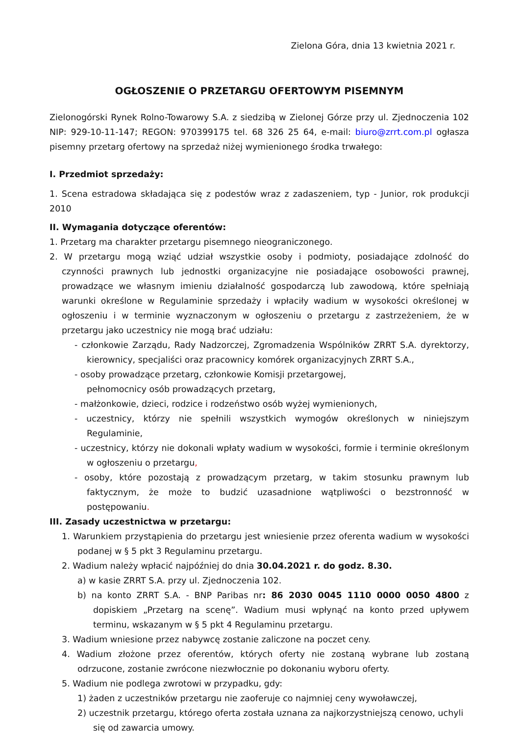Zielona Góra, dnia 13 kwietnia 2021 r.
OGŁOSZENIE O PRZETARGU OFERTOWYM PISEMNYM
Zielonogórski Rynek Rolno-Towarowy S.A. z siedzibą w Zielonej Górze przy ul. Zjednoczenia 102 NIP: 929-10-11-147; REGON: 970399175 tel. 68 326 25 64, e-mail: biuro@zrrt.com.pl ogłasza pisemny przetarg ofertowy na sprzedaż niżej wymienionego środka trwałego:
I. Przedmiot sprzedaży:
1. Scena estradowa składająca się z podestów wraz z zadaszeniem, typ - Junior, rok produkcji 2010
II. Wymagania dotyczące oferentów:
1. Przetarg ma charakter przetargu pisemnego nieograniczonego.
2. W przetargu mogą wziąć udział wszystkie osoby i podmioty, posiadające zdolność do czynności prawnych lub jednostki organizacyjne nie posiadające osobowości prawnej, prowadzące we własnym imieniu działalność gospodarczą lub zawodową, które spełniają warunki określone w Regulaminie sprzedaży i wpłaciły wadium w wysokości określonej w ogłoszeniu i w terminie wyznaczonym w ogłoszeniu o przetargu z zastrzeżeniem, że w przetargu jako uczestnicy nie mogą brać udziału:
- członkowie Zarządu, Rady Nadzorczej, Zgromadzenia Wspólników ZRRT S.A. dyrektorzy, kierownicy, specjaliści oraz pracownicy komórek organizacyjnych ZRRT S.A.,
- osoby prowadzące przetarg, członkowie Komisji przetargowej,
pełnomocnicy osób prowadzących przetarg,
- małżonkowie, dzieci, rodzice i rodzeństwo osób wyżej wymienionych,
- uczestnicy, którzy nie spełnili wszystkich wymogów określonych w niniejszym Regulaminie,
- uczestnicy, którzy nie dokonali wpłaty wadium w wysokości, formie i terminie określonym w ogłoszeniu o przetargu,
- osoby, które pozostają z prowadzącym przetarg, w takim stosunku prawnym lub faktycznym, że może to budzić uzasadnione wątpliwości o bezstronność w postępowaniu.
III. Zasady uczestnictwa w przetargu:
1. Warunkiem przystąpienia do przetargu jest wniesienie przez oferenta wadium w wysokości podanej w § 5 pkt 3 Regulaminu przetargu.
2. Wadium należy wpłacić najpóźniej do dnia 30.04.2021 r. do godz. 8.30.
a) w kasie ZRRT S.A. przy ul. Zjednoczenia 102.
b) na konto ZRRT S.A. - BNP Paribas nr: 86 2030 0045 1110 0000 0050 4800 z dopiskiem „Przetarg na scenę”. Wadium musi wpłynąć na konto przed upływem terminu, wskazanym w § 5 pkt 4 Regulaminu przetargu.
3. Wadium wniesione przez nabywcę zostanie zaliczone na poczet ceny.
4. Wadium złożone przez oferentów, których oferty nie zostaną wybrane lub zostaną odrzucone, zostanie zwrócone niezwłocznie po dokonaniu wyboru oferty.
5. Wadium nie podlega zwrotowi w przypadku, gdy:
1) żaden z uczestników przetargu nie zaoferuje co najmniej ceny wywoławczej,
2) uczestnik przetargu, którego oferta została uznana za najkorzystniejszą cenowo, uchyli się od zawarcia umowy.